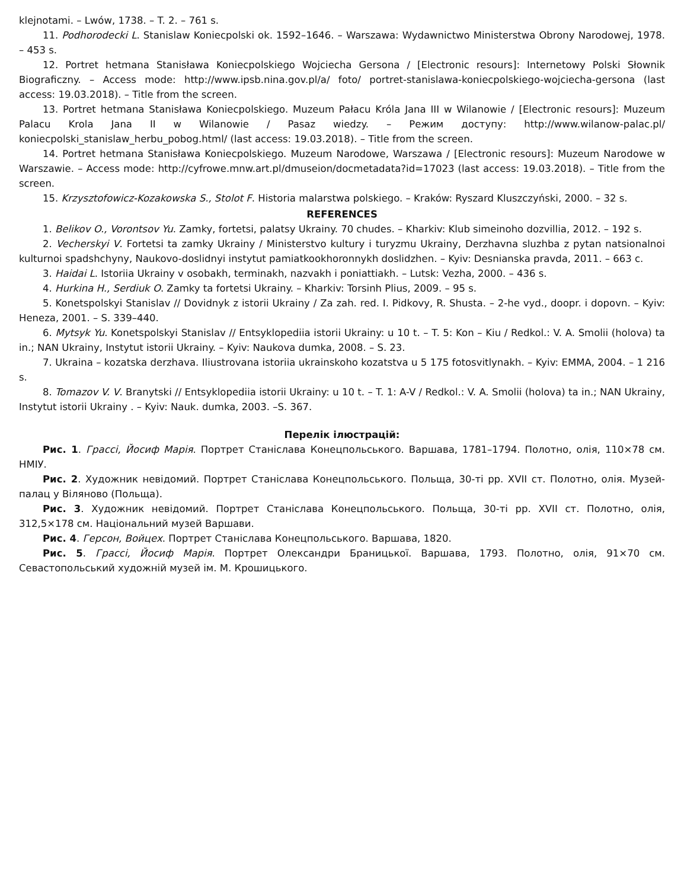klejnotami. – Lwów, 1738. – T. 2. – 761 s.
11. Podhorodecki L. Stanislaw Koniecpolski ok. 1592–1646. – Warszawa: Wydawnictwo Ministerstwa Obrony Narodowej, 1978. – 453 s.
12. Portret hetmana Stanisława Koniecpolskiego Wojciecha Gersona / [Electronic resours]: Internetowy Polski Słownik Biograficzny. – Access mode: http://www.ipsb.nina.gov.pl/a/ foto/ portret-stanislawa-koniecpolskiego-wojciecha-gersona (last access: 19.03.2018). – Title from the screen.
13. Portret hetmana Stanisława Koniecpolskiego. Muzeum Pałacu Króla Jana III w Wilanowie / [Electronic resours]: Muzeum Palacu Krola Jana II w Wilanowie / Pasaz wiedzy. – Режим доступу: http://www.wilanow-palac.pl/ koniecpolski_stanislaw_herbu_pobog.html/ (last access: 19.03.2018). – Title from the screen.
14. Portret hetmana Stanisława Koniecpolskiego. Muzeum Narodowe, Warszawa / [Electronic resours]: Muzeum Narodowe w Warszawie. – Access mode: http://cyfrowe.mnw.art.pl/dmuseion/docmetadata?id=17023 (last access: 19.03.2018). – Title from the screen.
15. Krzysztofowicz-Kozakowska S., Stolot F. Historia malarstwa polskiego. – Kraków: Ryszard Kluszczyński, 2000. – 32 s.
REFERENCES
1. Belikov O., Vorontsov Yu. Zamky, fortetsi, palatsy Ukrainy. 70 chudes. – Kharkiv: Klub simeinoho dozvillia, 2012. – 192 s.
2. Vecherskyi V. Fortetsi ta zamky Ukrainy / Ministerstvo kultury i turyzmu Ukrainy, Derzhavna sluzhba z pytan natsionalnoi kulturnoi spadshchyny, Naukovo-doslidnyi instytut pamiatkookhoronnykh doslidzhen. – Kyiv: Desnianska pravda, 2011. – 663 c.
3. Haidai L. Istoriia Ukrainy v osobakh, terminakh, nazvakh i poniattiakh. – Lutsk: Vezha, 2000. – 436 s.
4. Hurkina H., Serdiuk O. Zamky ta fortetsi Ukrainy. – Kharkiv: Torsinh Plius, 2009. – 95 s.
5. Konetspolskyi Stanislav // Dovidnyk z istorii Ukrainy / Za zah. red. I. Pidkovy, R. Shusta. – 2-he vyd., doopr. i dopovn. – Kyiv: Heneza, 2001. – S. 339–440.
6. Mytsyk Yu. Konetspolskyi Stanislav // Entsyklopediia istorii Ukrainy: u 10 t. – T. 5: Kon – Kiu / Redkol.: V. A. Smolii (holova) ta in.; NAN Ukrainy, Instytut istorii Ukrainy. – Kyiv: Naukova dumka, 2008. – S. 23.
7. Ukraina – kozatska derzhava. Iliustrovana istoriia ukrainskoho kozatstva u 5 175 fotosvitlynakh. – Kyiv: EMMA, 2004. – 1 216 s.
8. Tomazov V. V. Branytski // Entsyklopediia istorii Ukrainy: u 10 t. – T. 1: A-V / Redkol.: V. A. Smolii (holova) ta in.; NAN Ukrainy, Instytut istorii Ukrainy . – Kyiv: Nauk. dumka, 2003. –S. 367.
Перелік ілюстрацій:
Рис. 1. Грассі, Йосиф Марія. Портрет Станіслава Конецпольського. Варшава, 1781–1794. Полотно, олія, 110×78 см. НМІУ.
Рис. 2. Художник невідомий. Портрет Станіслава Конецпольського. Польща, 30-ті рр. XVII ст. Полотно, олія. Музей-палац у Віляново (Польща).
Рис. 3. Художник невідомий. Портрет Станіслава Конецпольського. Польща, 30-ті рр. XVII ст. Полотно, олія, 312,5×178 см. Національний музей Варшави.
Рис. 4. Герсон, Войцех. Портрет Станіслава Конецпольського. Варшава, 1820.
Рис. 5. Грассі, Йосиф Марія. Портрет Олександри Браницької. Варшава, 1793. Полотно, олія, 91×70 см. Севастопольський художній музей ім. М. Крошицького.